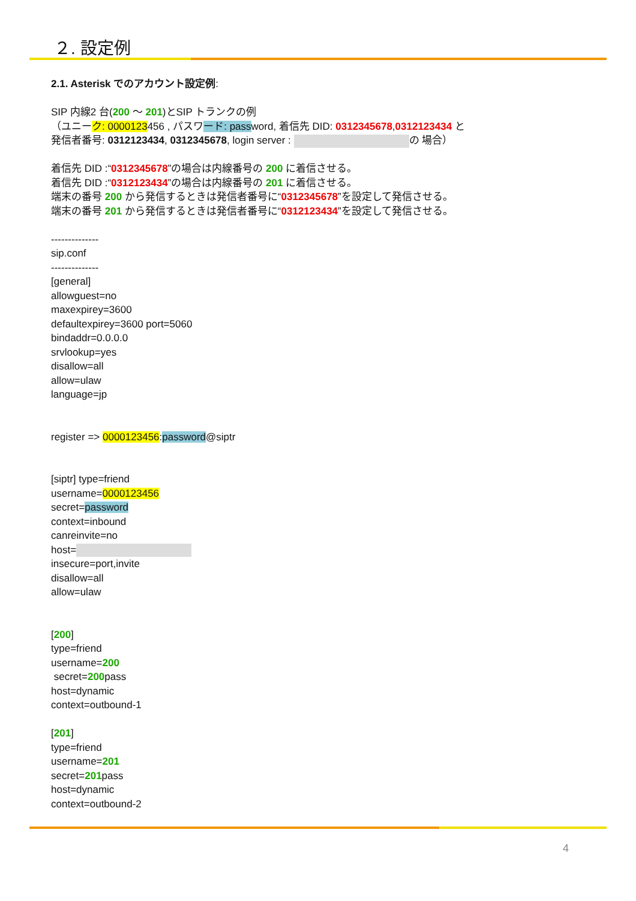２. 設定例
2.1. Asterisk でのアカウント設定例:
SIP 内線2 台(200 〜 201)とSIP トランクの例
（ユニーク: 0000123456 , パスワード: password, 着信先 DID: 0312345678,0312123434 と
発信者番号: 0312123434, 0312345678, login server : の 場合）
着信先 DID :“0312345678”の場合は内線番号の 200 に着信させる。
着信先 DID :“0312123434”の場合は内線番号の 201 に着信させる。
端末の番号 200 から発信するときは発信者番号に“0312345678”を設定して発信させる。
端末の番号 201 から発信するときは発信者番号に“0312123434”を設定して発信させる。
--------------
sip.conf
--------------
[general]
allowguest=no
maxexpirey=3600
defaultexpirey=3600 port=5060
bindaddr=0.0.0.0
srvlookup=yes
disallow=all
allow=ulaw
language=jp
register => 0000123456:password@siptr
[siptr] type=friend
username=0000123456
secret=password
context=inbound
canreinvite=no
host=
insecure=port,invite
disallow=all
allow=ulaw
[200]
type=friend
username=200
secret=200pass
host=dynamic
context=outbound-1
[201]
type=friend
username=201
secret=201pass
host=dynamic
context=outbound-2
4